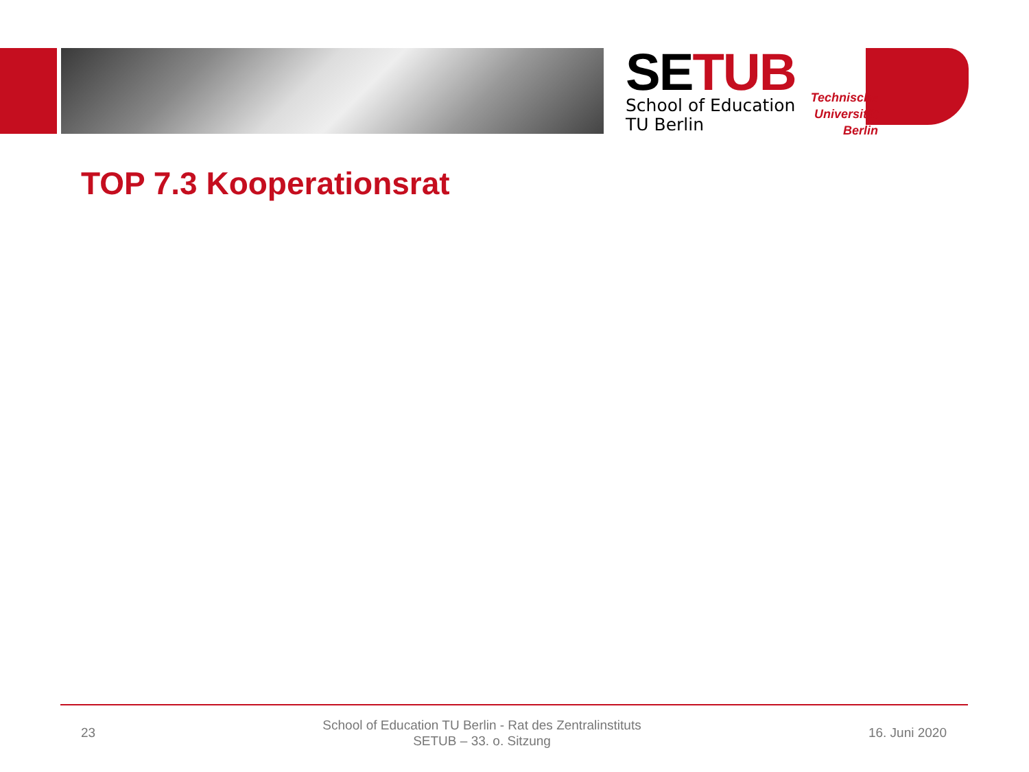SETUB
School of Education
TU Berlin
Technische Universität Berlin
TOP 7.3 Kooperationsrat
23
School of Education TU Berlin - Rat des Zentralinstituts
SETUB – 33. o. Sitzung
16. Juni 2020